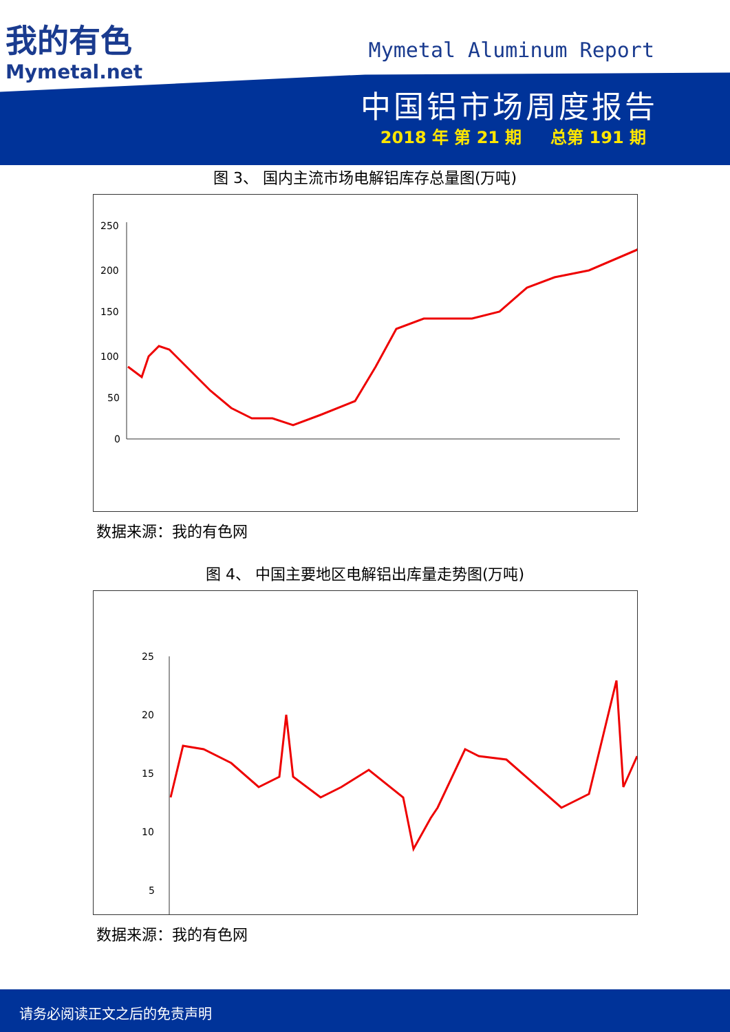我的有色
Mymetal.net
Mymetal Aluminum Report
中国铝市场周度报告
2018 年 第 21 期 总第 191 期
图 3、 国内主流市场电解铝库存总量图(万吨)
250
200
150
100
50
0
数据来源：我的有色网
图 4、 中国主要地区电解铝出库量走势图(万吨)
25
20
15
10
5
数据来源：我的有色网
请务必阅读正文之后的免责声明